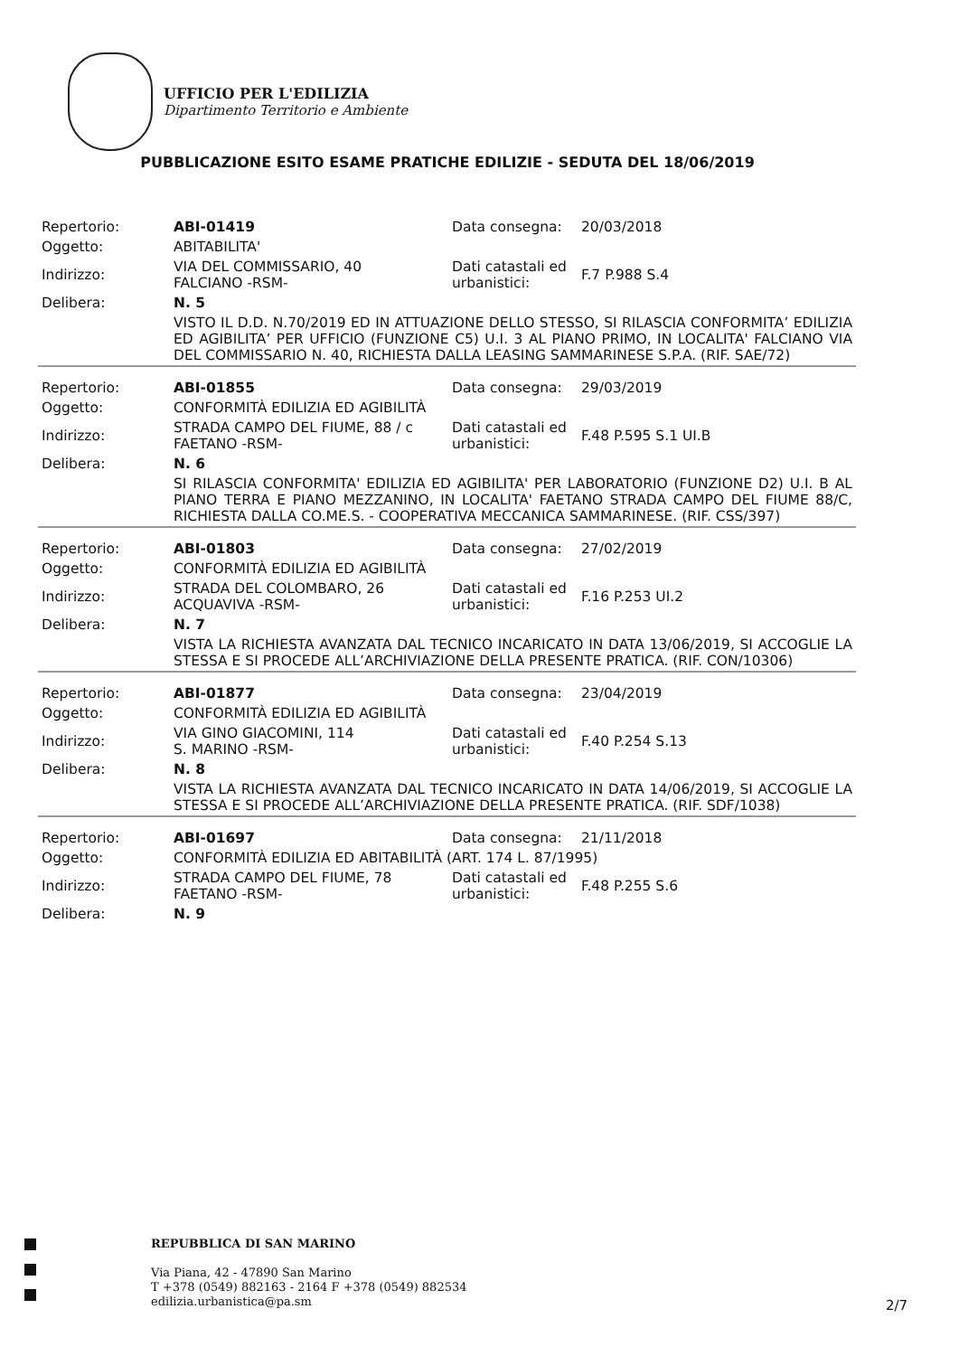UFFICIO PER L'EDILIZIA
Dipartimento Territorio e Ambiente
PUBBLICAZIONE ESITO ESAME PRATICHE EDILIZIE - SEDUTA DEL 18/06/2019
| Repertorio: | ABI-01419 | Data consegna: | 20/03/2018 |
| Oggetto: | ABITABILITA' | | |
| Indirizzo: | VIA DEL COMMISSARIO, 40 FALCIANO -RSM- | Dati catastali ed urbanistici: | F.7 P.988 S.4 |
| Delibera: | N. 5 | | |
| | VISTO IL D.D. N.70/2019 ED IN ATTUAZIONE DELLO STESSO, SI RILASCIA CONFORMITA’ EDILIZIA ED AGIBILITA’ PER UFFICIO (FUNZIONE C5) U.I. 3 AL PIANO PRIMO, IN LOCALITA' FALCIANO VIA DEL COMMISSARIO N. 40, RICHIESTA DALLA LEASING SAMMARINESE S.P.A. (RIF. SAE/72) | | |
| Repertorio: | ABI-01855 | Data consegna: | 29/03/2019 |
| Oggetto: | CONFORMITÀ EDILIZIA ED AGIBILITÀ | | |
| Indirizzo: | STRADA CAMPO DEL FIUME, 88 / c FAETANO -RSM- | Dati catastali ed urbanistici: | F.48 P.595 S.1 UI.B |
| Delibera: | N. 6 | | |
| | SI RILASCIA CONFORMITA' EDILIZIA ED AGIBILITA' PER LABORATORIO (FUNZIONE D2) U.I. B AL PIANO TERRA E PIANO MEZZANINO, IN LOCALITA' FAETANO STRADA CAMPO DEL FIUME 88/C, RICHIESTA DALLA CO.ME.S. - COOPERATIVA MECCANICA SAMMARINESE. (RIF. CSS/397) | | |
| Repertorio: | ABI-01803 | Data consegna: | 27/02/2019 |
| Oggetto: | CONFORMITÀ EDILIZIA ED AGIBILITÀ | | |
| Indirizzo: | STRADA DEL COLOMBARO, 26 ACQUAVIVA -RSM- | Dati catastali ed urbanistici: | F.16 P.253 UI.2 |
| Delibera: | N. 7 | | |
| | VISTA LA RICHIESTA AVANZATA DAL TECNICO INCARICATO IN DATA 13/06/2019, SI ACCOGLIE LA STESSA E SI PROCEDE ALL’ARCHIVIAZIONE DELLA PRESENTE PRATICA. (RIF. CON/10306) | | |
| Repertorio: | ABI-01877 | Data consegna: | 23/04/2019 |
| Oggetto: | CONFORMITÀ EDILIZIA ED AGIBILITÀ | | |
| Indirizzo: | VIA GINO GIACOMINI, 114 S. MARINO -RSM- | Dati catastali ed urbanistici: | F.40 P.254 S.13 |
| Delibera: | N. 8 | | |
| | VISTA LA RICHIESTA AVANZATA DAL TECNICO INCARICATO IN DATA 14/06/2019, SI ACCOGLIE LA STESSA E SI PROCEDE ALL’ARCHIVIAZIONE DELLA PRESENTE PRATICA. (RIF. SDF/1038) | | |
| Repertorio: | ABI-01697 | Data consegna: | 21/11/2018 |
| Oggetto: | CONFORMITÀ EDILIZIA ED ABITABILITÀ (ART. 174 L. 87/1995) | | |
| Indirizzo: | STRADA CAMPO DEL FIUME, 78 FAETANO -RSM- | Dati catastali ed urbanistici: | F.48 P.255 S.6 |
| Delibera: | N. 9 | | |
REPUBBLICA DI SAN MARINO
Via Piana, 42 - 47890 San Marino
T +378 (0549) 882163 - 2164 F +378 (0549) 882534
edilizia.urbanistica@pa.sm
2/7